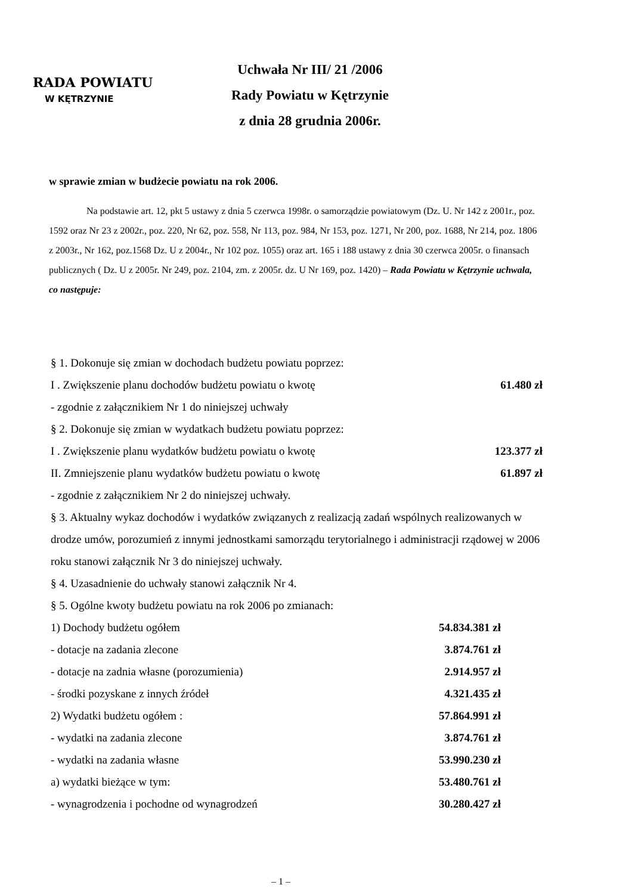RADA POWIATU
W KĘTRZYNIE
Uchwała Nr III/ 21 /2006
Rady Powiatu w Kętrzynie
z dnia 28 grudnia 2006r.
w sprawie zmian w budżecie powiatu na rok 2006.
Na podstawie art. 12, pkt 5 ustawy z dnia 5 czerwca 1998r. o samorządzie powiatowym (Dz. U. Nr 142 z 2001r., poz. 1592 oraz Nr 23 z 2002r., poz. 220, Nr 62, poz. 558, Nr 113, poz. 984, Nr 153, poz. 1271, Nr 200, poz. 1688, Nr 214, poz. 1806 z 2003r., Nr 162, poz.1568 Dz. U z 2004r., Nr 102 poz. 1055) oraz art. 165 i 188 ustawy z dnia 30 czerwca 2005r. o finansach publicznych ( Dz. U z 2005r. Nr 249, poz. 2104, zm. z 2005r. dz. U Nr 169, poz. 1420) – Rada Powiatu w Kętrzynie uchwala, co następuje:
§ 1. Dokonuje się zmian w dochodach budżetu powiatu poprzez:
I . Zwiększenie planu dochodów budżetu powiatu o kwotę 61.480 zł
- zgodnie z załącznikiem Nr 1 do niniejszej uchwały
§ 2. Dokonuje się zmian w wydatkach budżetu powiatu poprzez:
I . Zwiększenie planu wydatków budżetu powiatu o kwotę 123.377 zł
II. Zmniejszenie planu wydatków budżetu powiatu o kwotę 61.897 zł
- zgodnie z załącznikiem Nr 2 do niniejszej uchwały.
§ 3. Aktualny wykaz dochodów i wydatków związanych z realizacją zadań wspólnych realizowanych w drodze umów, porozumień z innymi jednostkami samorządu terytorialnego i administracji rządowej w 2006 roku stanowi załącznik Nr 3 do niniejszej uchwały.
§ 4. Uzasadnienie do uchwały stanowi załącznik Nr 4.
§ 5. Ogólne kwoty budżetu powiatu na rok 2006 po zmianach:
1) Dochody budżetu ogółem 54.834.381 zł
- dotacje na zadania zlecone 3.874.761 zł
- dotacje na zadnia własne (porozumienia) 2.914.957 zł
- środki pozyskane z innych źródeł 4.321.435 zł
2) Wydatki budżetu ogółem : 57.864.991 zł
- wydatki na zadania zlecone 3.874.761 zł
- wydatki na zadania własne 53.990.230 zł
a) wydatki bieżące w tym: 53.480.761 zł
- wynagrodzenia i pochodne od wynagrodzeń 30.280.427 zł
– 1 –